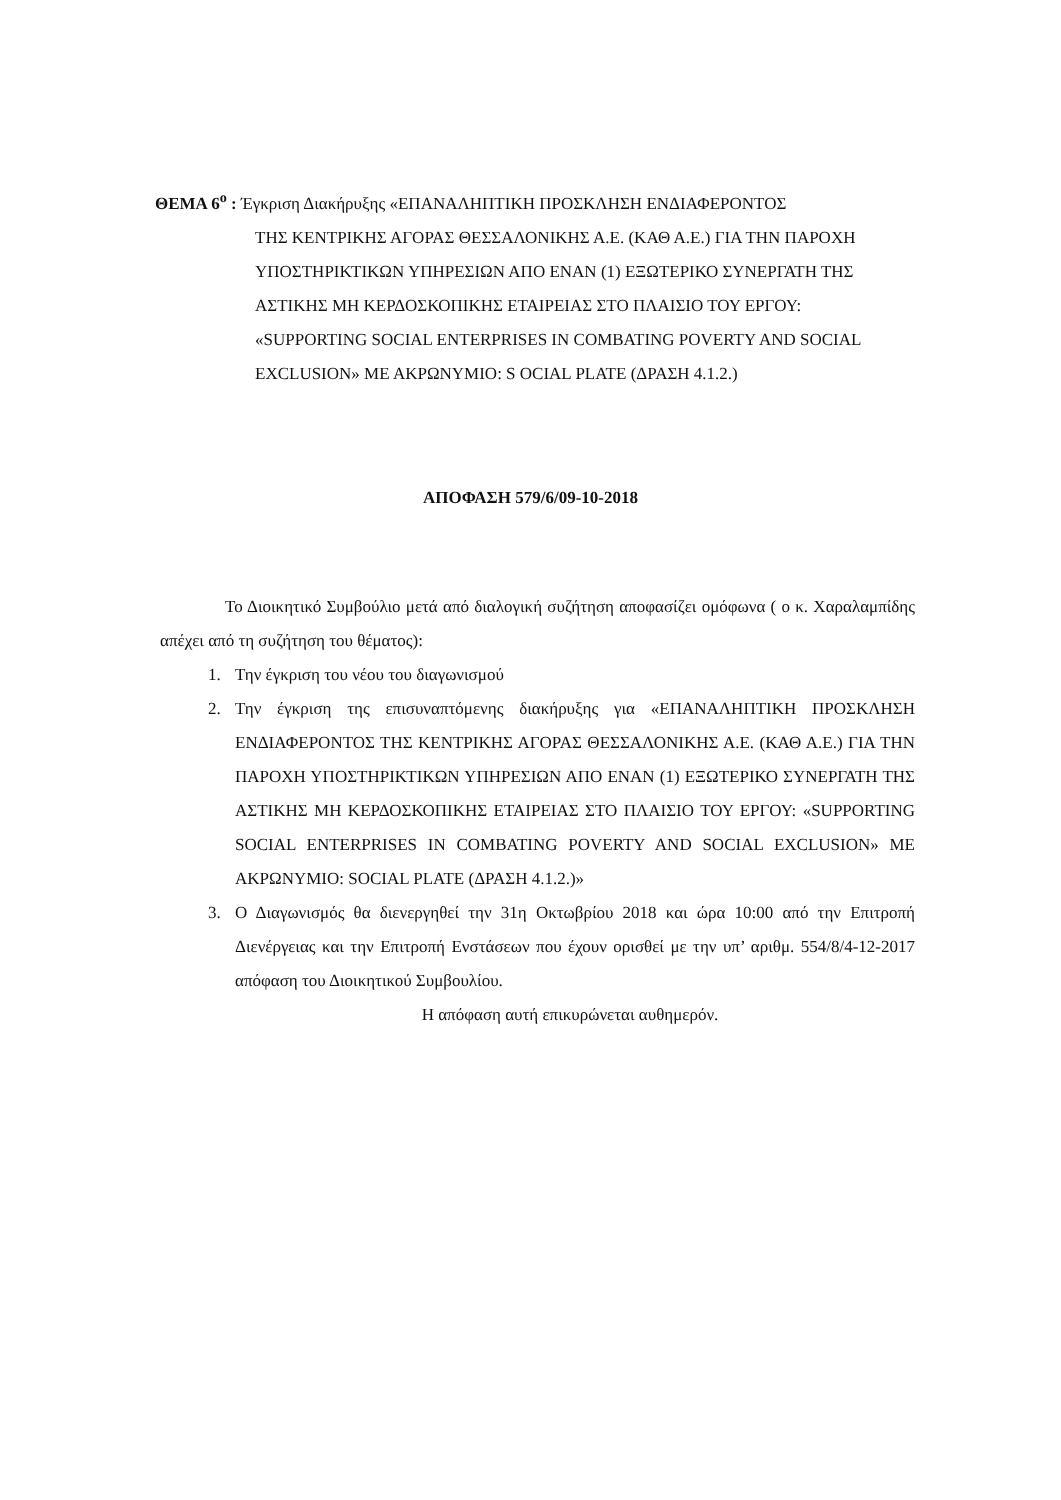ΘΕΜΑ 6<sup>ο</sup> : Έγκριση Διακήρυξης «ΕΠΑΝΑΛΗΠΤΙΚΗ ΠΡΟΣΚΛΗΣΗ ΕΝΔΙΑΦΕΡΟΝΤΟΣ
ΤΗΣ ΚΕΝΤΡΙΚΗΣ ΑΓΟΡΑΣ ΘΕΣΣΑΛΟΝΙΚΗΣ Α.Ε. (ΚΑΘ Α.Ε.) ΓΙΑ ΤΗΝ ΠΑΡΟΧΗ ΥΠΟΣΤΗΡΙΚΤΙΚΩΝ ΥΠΗΡΕΣΙΩΝ ΑΠΟ ΕΝΑΝ (1) ΕΞΩΤΕΡΙΚΟ ΣΥΝΕΡΓΑΤΗ ΤΗΣ ΑΣΤΙΚΗΣ ΜΗ ΚΕΡΔΟΣΚΟΠΙΚΗΣ ΕΤΑΙΡΕΙΑΣ ΣΤΟ ΠΛΑΙΣΙΟ ΤΟΥ ΕΡΓΟΥ: «SUPPORTING SOCIAL ENTERPRISES IN COMBATING POVERTY AND SOCIAL EXCLUSION» ΜΕ ΑΚΡΩΝΥΜΙΟ: S OCIAL PLATE (ΔΡΑΣΗ 4.1.2.)
ΑΠΟΦΑΣΗ 579/6/09-10-2018
Το Διοικητικό Συμβούλιο μετά από διαλογική συζήτηση αποφασίζει ομόφωνα ( ο κ. Χαραλαμπίδης απέχει από τη συζήτηση του θέματος):
1. Την έγκριση του νέου του διαγωνισμού
2. Την έγκριση της επισυναπτόμενης διακήρυξης για «ΕΠΑΝΑΛΗΠΤΙΚΗ ΠΡΟΣΚΛΗΣΗ ΕΝΔΙΑΦΕΡΟΝΤΟΣ ΤΗΣ ΚΕΝΤΡΙΚΗΣ ΑΓΟΡΑΣ ΘΕΣΣΑΛΟΝΙΚΗΣ Α.Ε. (ΚΑΘ Α.Ε.) ΓΙΑ ΤΗΝ ΠΑΡΟΧΗ ΥΠΟΣΤΗΡΙΚΤΙΚΩΝ ΥΠΗΡΕΣΙΩΝ ΑΠΟ ΕΝΑΝ (1) ΕΞΩΤΕΡΙΚΟ ΣΥΝΕΡΓΑΤΗ ΤΗΣ ΑΣΤΙΚΗΣ ΜΗ ΚΕΡΔΟΣΚΟΠΙΚΗΣ ΕΤΑΙΡΕΙΑΣ ΣΤΟ ΠΛΑΙΣΙΟ ΤΟΥ ΕΡΓΟΥ: «SUPPORTING SOCIAL ENTERPRISES IN COMBATING POVERTY AND SOCIAL EXCLUSION» ΜΕ ΑΚΡΩΝΥΜΙΟ: SOCIAL PLATE (ΔΡΑΣΗ 4.1.2.)»
3. Ο Διαγωνισμός θα διενεργηθεί την 31η Οκτωβρίου 2018 και ώρα 10:00 από την Επιτροπή Διενέργειας και την Επιτροπή Ενστάσεων που έχουν ορισθεί με την υπ’ αριθμ. 554/8/4-12-2017 απόφαση του Διοικητικού Συμβουλίου.
Η απόφαση αυτή επικυρώνεται αυθημερόν.